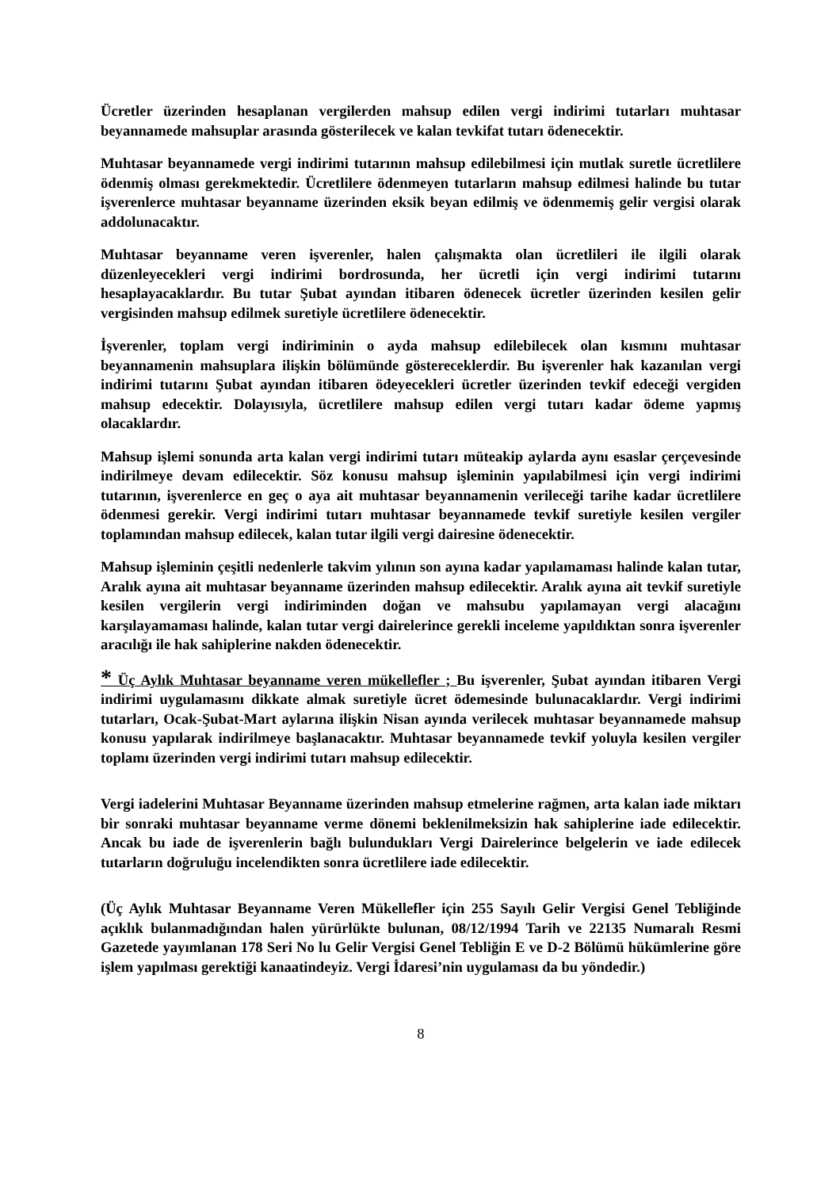Ücretler üzerinden hesaplanan vergilerden mahsup edilen vergi indirimi tutarları muhtasar beyannamede mahsuplar arasında gösterilecek ve kalan tevkifat tutarı ödenecektir.
Muhtasar beyannamede vergi indirimi tutarının mahsup edilebilmesi için mutlak suretle ücretlilere ödenmiş olması gerekmektedir. Ücretlilere ödenmeyen tutarların mahsup edilmesi halinde bu tutar işverenlerce muhtasar beyanname üzerinden eksik beyan edilmiş ve ödenmemiş gelir vergisi olarak addolunacaktır.
Muhtasar beyanname veren işverenler, halen çalışmakta olan ücretlileri ile ilgili olarak düzenleyecekleri vergi indirimi bordrosunda, her ücretli için vergi indirimi tutarını hesaplayacaklardır. Bu tutar Şubat ayından itibaren ödenecek ücretler üzerinden kesilen gelir vergisinden mahsup edilmek suretiyle ücretlilere ödenecektir.
İşverenler, toplam vergi indiriminin o ayda mahsup edilebilecek olan kısmını muhtasar beyannamenin mahsuplara ilişkin bölümünde göstereceklerdir. Bu işverenler hak kazanılan vergi indirimi tutarını Şubat ayından itibaren ödeyecekleri ücretler üzerinden tevkif edeceği vergiden mahsup edecektir. Dolayısıyla, ücretlilere mahsup edilen vergi tutarı kadar ödeme yapmış olacaklardır.
Mahsup işlemi sonunda arta kalan vergi indirimi tutarı müteakip aylarda aynı esaslar çerçevesinde indirilmeye devam edilecektir. Söz konusu mahsup işleminin yapılabilmesi için vergi indirimi tutarının, işverenlerce en geç o aya ait muhtasar beyannamenin verileceği tarihe kadar ücretlilere ödenmesi gerekir. Vergi indirimi tutarı muhtasar beyannamede tevkif suretiyle kesilen vergiler toplamından mahsup edilecek, kalan tutar ilgili vergi dairesine ödenecektir.
Mahsup işleminin çeşitli nedenlerle takvim yılının son ayına kadar yapılamaması halinde kalan tutar, Aralık ayına ait muhtasar beyanname üzerinden mahsup edilecektir. Aralık ayına ait tevkif suretiyle kesilen vergilerin vergi indiriminden doğan ve mahsubu yapılamayan vergi alacağını karşılayamaması halinde, kalan tutar vergi dairelerince gerekli inceleme yapıldıktan sonra işverenler aracılığı ile hak sahiplerine nakden ödenecektir.
* Üç Aylık Muhtasar beyanname veren mükellefler ; Bu işverenler, Şubat ayından itibaren Vergi indirimi uygulamasını dikkate almak suretiyle ücret ödemesinde bulunacaklardır. Vergi indirimi tutarları, Ocak-Şubat-Mart aylarına ilişkin Nisan ayında verilecek muhtasar beyannamede mahsup konusu yapılarak indirilmeye başlanacaktır. Muhtasar beyannamede tevkif yoluyla kesilen vergiler toplamı üzerinden vergi indirimi tutarı mahsup edilecektir.
Vergi iadelerini Muhtasar Beyanname üzerinden mahsup etmelerine rağmen, arta kalan iade miktarı bir sonraki muhtasar beyanname verme dönemi beklenilmeksizin hak sahiplerine iade edilecektir. Ancak bu iade de işverenlerin bağlı bulundukları Vergi Dairelerince belgelerin ve iade edilecek tutarların doğruluğu incelendikten sonra ücretlilere iade edilecektir.
(Üç Aylık Muhtasar Beyanname Veren Mükellefler için 255 Sayılı Gelir Vergisi Genel Tebliğinde açıklık bulanmadığından halen yürürlükte bulunan, 08/12/1994 Tarih ve 22135 Numaralı Resmi Gazetede yayımlanan 178 Seri No lu Gelir Vergisi Genel Tebliğin E ve D-2 Bölümü hükümlerine göre işlem yapılması gerektiği kanaatindeyiz. Vergi İdaresi’nin uygulaması da bu yöndedir.)
8